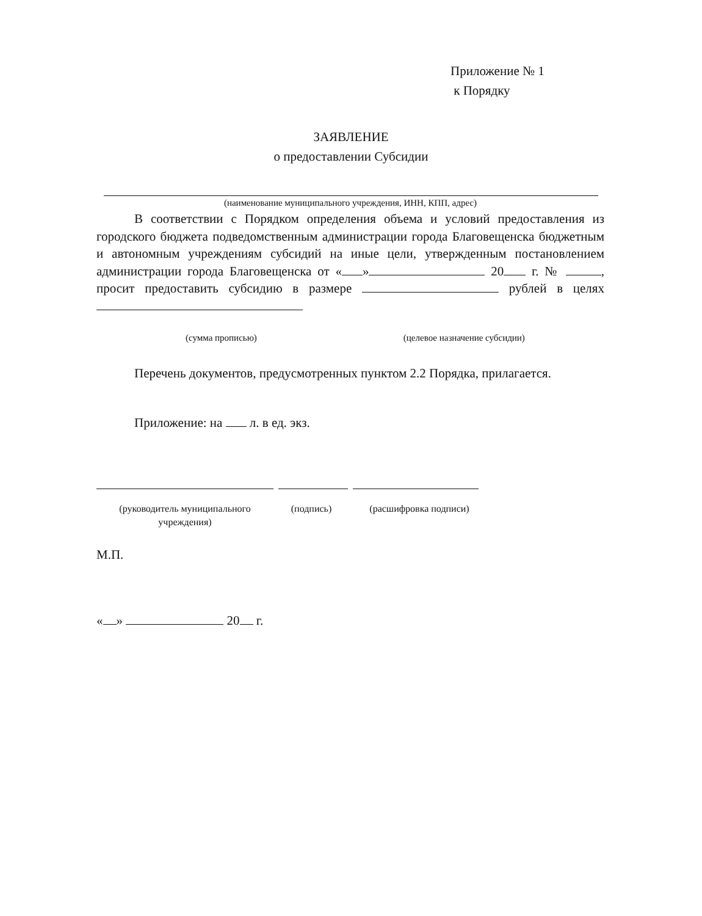Приложение № 1
к Порядку
ЗАЯВЛЕНИЕ
о предоставлении Субсидии
(наименование муниципального учреждения, ИНН, КПП, адрес)
В соответствии с Порядком определения объема и условий предоставления из городского бюджета подведомственным администрации города Благовещенска бюджетным и автономным учреждениям субсидий на иные цели, утвержденным постановлением администрации города Благовещенска от « » 20 г. № , просит предоставить субсидию в размере рублей в целях
(сумма прописью) (целевое назначение субсидии)
Перечень документов, предусмотренных пунктом 2.2 Порядка, прилагается.
Приложение: на л. в ед. экз.
(руководитель муниципального учреждения)
(подпись) (расшифровка подписи)
М.П.
« » 20 г.